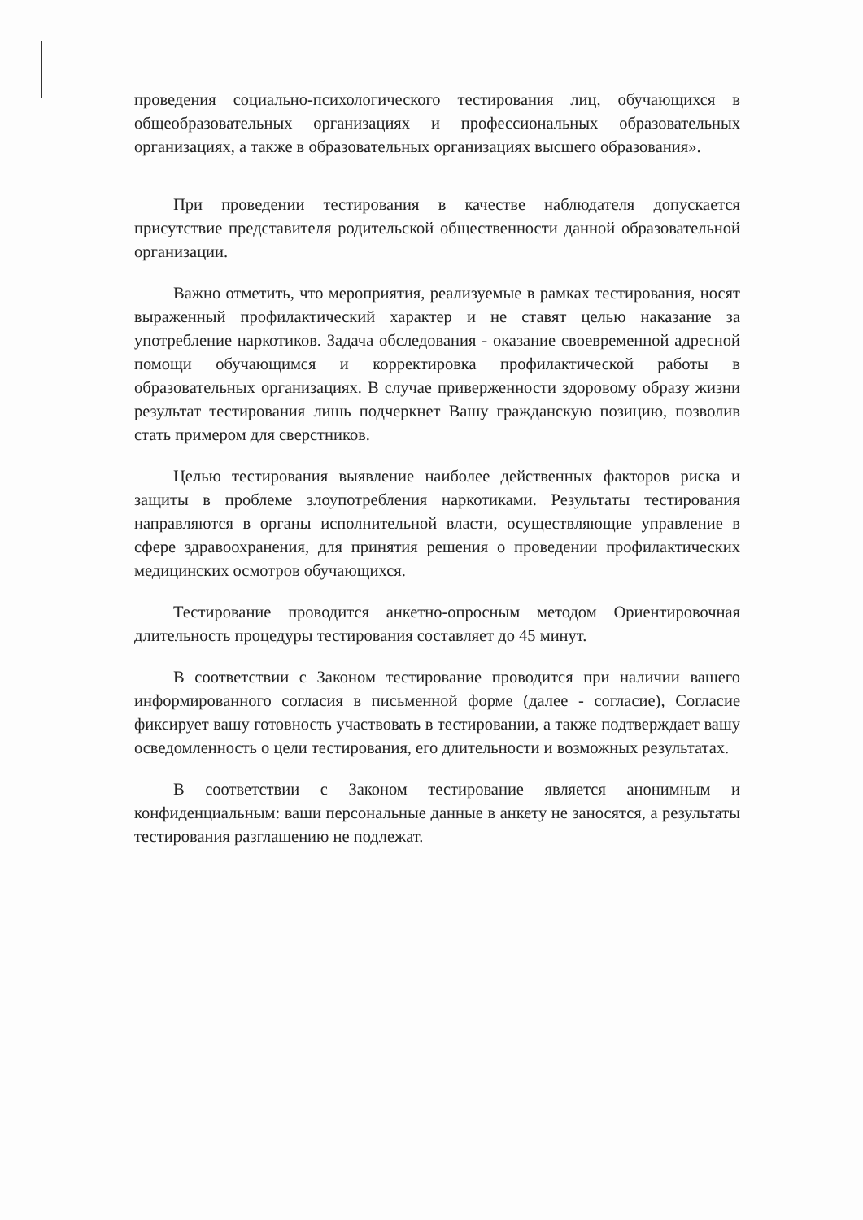проведения социально-психологического тестирования лиц, обучающихся в общеобразовательных организациях и профессиональных образовательных организациях, а также в образовательных организациях высшего образования».
При проведении тестирования в качестве наблюдателя допускается присутствие представителя родительской общественности данной образовательной организации.
Важно отметить, что мероприятия, реализуемые в рамках тестирования, носят выраженный профилактический характер и не ставят целью наказание за употребление наркотиков. Задача обследования - оказание своевременной адресной помощи обучающимся и корректировка профилактической работы в образовательных организациях. В случае приверженности здоровому образу жизни результат тестирования лишь подчеркнет Вашу гражданскую позицию, позволив стать примером для сверстников.
Целью тестирования выявление наиболее действенных факторов риска и защиты в проблеме злоупотребления наркотиками. Результаты тестирования направляются в органы исполнительной власти, осуществляющие управление в сфере здравоохранения, для принятия решения о проведении профилактических медицинских осмотров обучающихся.
Тестирование проводится анкетно-опросным методом Ориентировочная длительность процедуры тестирования составляет до 45 минут.
В соответствии с Законом тестирование проводится при наличии вашего информированного согласия в письменной форме (далее - согласие), Согласие фиксирует вашу готовность участвовать в тестировании, а также подтверждает вашу осведомленность о цели тестирования, его длительности и возможных результатах.
В соответствии с Законом тестирование является анонимным и конфиденциальным: ваши персональные данные в анкету не заносятся, а результаты тестирования разглашению не подлежат.